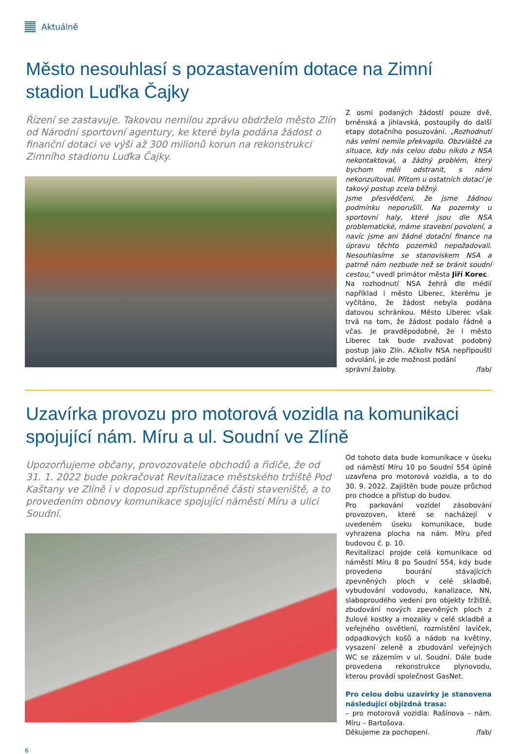Aktuálně
Město nesouhlasí s pozastavením dotace na Zimní stadion Luďka Čajky
Řízení se zastavuje. Takovou nemilou zprávu obdrželo město Zlín od Národní sportovní agentury, ke které byla podána žádost o finanční dotaci ve výši až 300 milionů korun na rekonstrukci Zimního stadionu Luďka Čajky.
Z osmi podaných žádostí pouze dvě, brněnská a jihlavská, postoupily do další etapy dotačního posuzování. „Rozhodnutí nás velmi nemile překvapilo. Obzvláště za situace, kdy nás celou dobu nikdo z NSA nekontaktoval, a žádný problém, který bychom měli odstranit, s námi nekonzultoval. Přitom u ostatních dotací je takový postup zcela běžný.
Jsme přesvědčeni, že jsme žádnou podmínku neporušili. Na pozemky u sportovní haly, které jsou dle NSA problematické, máme stavební povolení, a navíc jsme ani žádné dotační finance na úpravu těchto pozemků nepožadovali. Nesouhlasíme se stanoviskem NSA a patrně nám nezbude než se bránit soudní cestou,“ uvedl primátor města Jiří Korec.
Na rozhodnutí NSA žehrá dle médií například i město Liberec, kterému je vyčítáno, že žádost nebyla podána datovou schránkou. Město Liberec však trvá na tom, že žádost podalo řádně a včas. Je pravděpodobné, že i město Liberec tak bude zvažovat podobný postup jako Zlín. Ačkoliv NSA nepřipouští odvolání, je zde možnost podání
správní žaloby. /fab/
Uzavírka provozu pro motorová vozidla na komunikaci spojující nám. Míru a ul. Soudní ve Zlíně
Upozorňujeme občany, provozovatele obchodů a řidiče, že od 31. 1. 2022 bude pokračovat Revitalizace městského tržiště Pod Kaštany ve Zlíně i v doposud zpřístupněné části staveniště, a to provedením obnovy komunikace spojující náměstí Míru a ulici Soudní.
Od tohoto data bude komunikace v úseku od náměstí Míru 10 po Soudní 554 úplně uzavřena pro motorová vozidla, a to do 30. 9. 2022. Zajištěn bude pouze průchod pro chodce a přístup do budov.
Pro parkování vozidel zásobování provozoven, které se nacházejí v uvedeném úseku komunikace, bude vyhrazena plocha na nám. Míru před budovou č. p. 10.
Revitalizací projde celá komunikace od náměstí Míru 8 po Soudní 554, kdy bude provedeno bourání stávajících zpevněných ploch v celé skladbě, vybudování vodovodu, kanalizace, NN, slaboproudého vedení pro objekty tržiště, zbudování nových zpevněných ploch z žulové kostky a mozaiky v celé skladbě a veřejného osvětlení, rozmístění laviček, odpadkových košů a nádob na květiny, vysazení zeleně a zbudování veřejných WC se zázemím v ul. Soudní. Dále bude provedena rekonstrukce plynovodu, kterou provádí společnost GasNet.
Pro celou dobu uzavírky je stanovena následující objízdná trasa:
– pro motorová vozidla: Rašínova – nám. Míru – Bartošova.
Děkujeme za pochopení. /fab/
6